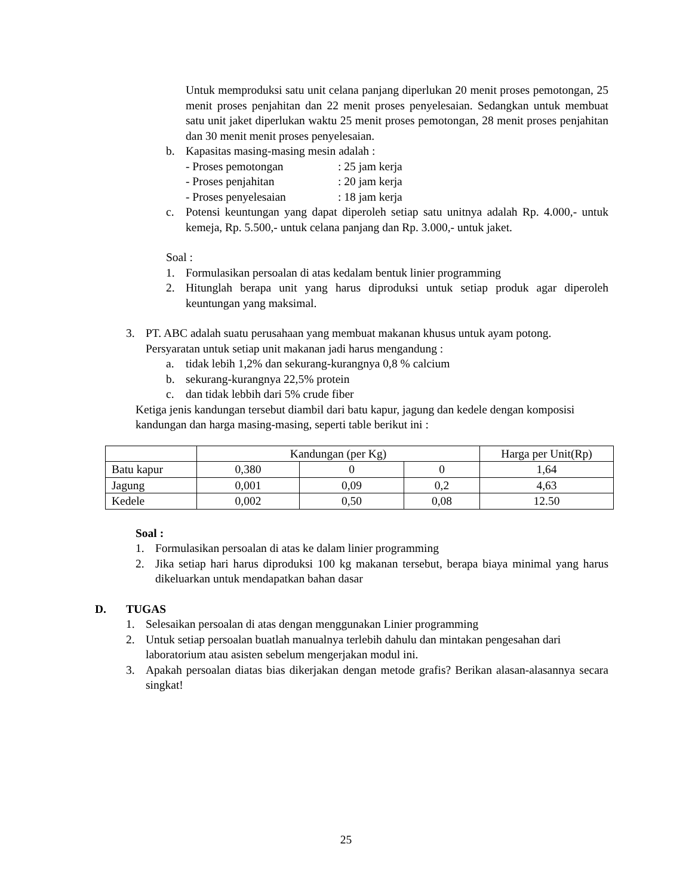Untuk memproduksi satu unit celana panjang diperlukan 20 menit proses pemotongan, 25 menit proses penjahitan dan 22 menit proses penyelesaian. Sedangkan untuk membuat satu unit jaket diperlukan waktu 25 menit proses pemotongan, 28 menit proses penjahitan dan 30 menit menit proses penyelesaian.
b. Kapasitas masing-masing mesin adalah :
- Proses pemotongan: 25 jam kerja
- Proses penjahitan: 20 jam kerja
- Proses penyelesaian: 18 jam kerja
c. Potensi keuntungan yang dapat diperoleh setiap satu unitnya adalah Rp. 4.000,- untuk kemeja, Rp. 5.500,- untuk celana panjang dan Rp. 3.000,- untuk jaket.
Soal :
1. Formulasikan persoalan di atas kedalam bentuk linier programming
2. Hitunglah berapa unit yang harus diproduksi untuk setiap produk agar diperoleh keuntungan yang maksimal.
3. PT. ABC adalah suatu perusahaan yang membuat makanan khusus untuk ayam potong. Persyaratan untuk setiap unit makanan jadi harus mengandung :
a. tidak lebih 1,2% dan sekurang-kurangnya 0,8 % calcium
b. sekurang-kurangnya 22,5% protein
c. dan tidak lebbih dari 5% crude fiber
Ketiga jenis kandungan tersebut diambil dari batu kapur, jagung dan kedele dengan komposisi kandungan dan harga masing-masing, seperti table berikut ini :
| | Kandungan (per Kg) | | | Harga per Unit(Rp) |
| Batu kapur | 0,380 | 0 | 0 | 1,64 |
| Jagung | 0,001 | 0,09 | 0,2 | 4,63 |
| Kedele | 0,002 | 0,50 | 0,08 | 12.50 |
Soal :
1. Formulasikan persoalan di atas ke dalam linier programming
2. Jika setiap hari harus diproduksi 100 kg makanan tersebut, berapa biaya minimal yang harus dikeluarkan untuk mendapatkan bahan dasar
D. TUGAS
1. Selesaikan persoalan di atas dengan menggunakan Linier programming
2. Untuk setiap persoalan buatlah manualnya terlebih dahulu dan mintakan pengesahan dari laboratorium atau asisten sebelum mengerjakan modul ini.
3. Apakah persoalan diatas bias dikerjakan dengan metode grafis? Berikan alasan-alasannya secara singkat!
25